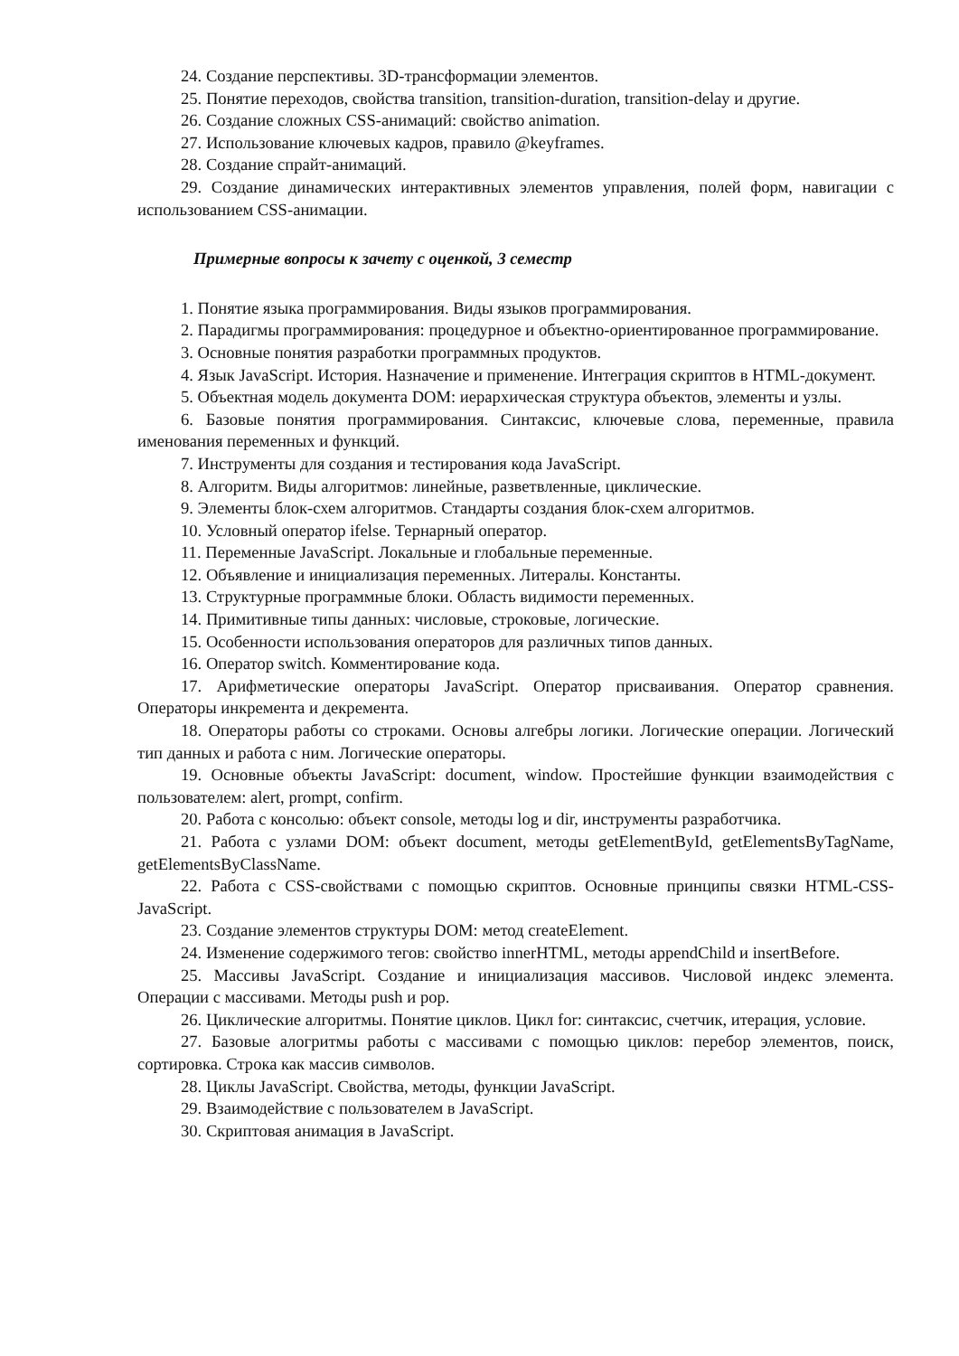24. Создание перспективы. 3D-трансформации элементов.
25. Понятие переходов, свойства transition, transition-duration, transition-delay и другие.
26. Создание сложных CSS-анимаций: свойство animation.
27. Использование ключевых кадров, правило @keyframes.
28. Создание спрайт-анимаций.
29. Создание динамических интерактивных элементов управления, полей форм, навигации с использованием CSS-анимации.
Примерные вопросы к зачету с оценкой, 3 семестр
1. Понятие языка программирования. Виды языков программирования.
2. Парадигмы программирования: процедурное и объектно-ориентированное программирование.
3. Основные понятия разработки программных продуктов.
4. Язык JavaScript. История. Назначение и применение. Интеграция скриптов в HTML-документ.
5. Объектная модель документа DOM: иерархическая структура объектов, элементы и узлы.
6. Базовые понятия программирования. Синтаксис, ключевые слова, переменные, правила именования переменных и функций.
7. Инструменты для создания и тестирования кода JavaScript.
8. Алгоритм. Виды алгоритмов: линейные, разветвленные, циклические.
9. Элементы блок-схем алгоритмов. Стандарты создания блок-схем алгоритмов.
10. Условный оператор ifelse. Тернарный оператор.
11. Переменные JavaScript. Локальные и глобальные переменные.
12. Объявление и инициализация переменных. Литералы. Константы.
13. Структурные программные блоки. Область видимости переменных.
14. Примитивные типы данных: числовые, строковые, логические.
15. Особенности использования операторов для различных типов данных.
16. Оператор switch. Комментирование кода.
17. Арифметические операторы JavaScript. Оператор присваивания. Оператор сравнения. Операторы инкремента и декремента.
18. Операторы работы со строками. Основы алгебры логики. Логические операции. Логический тип данных и работа с ним. Логические операторы.
19. Основные объекты JavaScript: document, window. Простейшие функции взаимодействия с пользователем: alert, prompt, confirm.
20. Работа с консолью: объект console, методы log и dir, инструменты разработчика.
21. Работа с узлами DOM: объект document, методы getElementById, getElementsByTagName, getElementsByClassName.
22. Работа с CSS-свойствами с помощью скриптов. Основные принципы связки HTML-CSS-JavaScript.
23. Создание элементов структуры DOM: метод createElement.
24. Изменение содержимого тегов: свойство innerHTML, методы appendChild и insertBefore.
25. Массивы JavaScript. Создание и инициализация массивов. Числовой индекс элемента. Операции с массивами. Методы push и pop.
26. Циклические алгоритмы. Понятие циклов. Цикл for: синтаксис, счетчик, итерация, условие.
27. Базовые алогритмы работы с массивами с помощью циклов: перебор элементов, поиск, сортировка. Строка как массив символов.
28. Циклы JavaScript. Свойства, методы, функции JavaScript.
29. Взаимодействие с пользователем в JavaScript.
30. Скриптовая анимация в JavaScript.